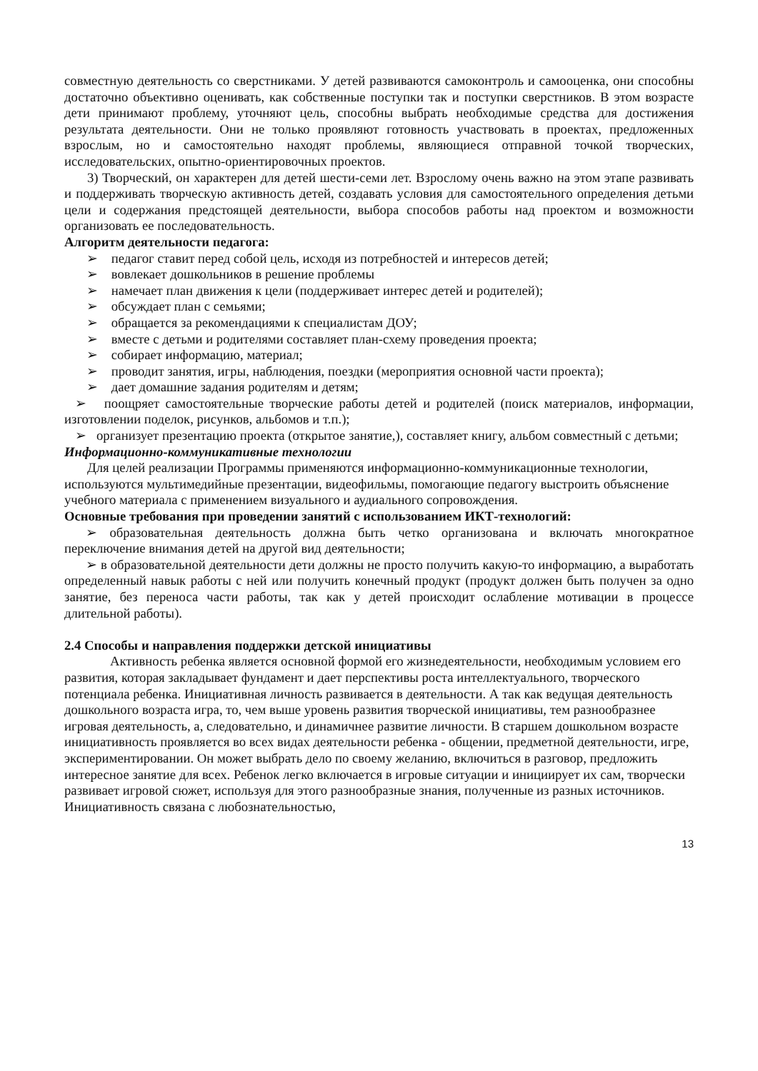совместную деятельность со сверстниками. У детей развиваются самоконтроль и самооценка, они способны достаточно объективно оценивать, как собственные поступки так и поступки сверстников. В этом возрасте дети принимают проблему, уточняют цель, способны выбрать необходимые средства для достижения результата деятельности. Они не только проявляют готовность участвовать в проектах, предложенных взрослым, но и самостоятельно находят проблемы, являющиеся отправной точкой творческих, исследовательских, опытно-ориентировочных проектов.
3) Творческий, он характерен для детей шести-семи лет. Взрослому очень важно на этом этапе развивать и поддерживать творческую активность детей, создавать условия для самостоятельного определения детьми цели и содержания предстоящей деятельности, выбора способов работы над проектом и возможности организовать ее последовательность.
Алгоритм деятельности педагога:
➢ педагог ставит перед собой цель, исходя из потребностей и интересов детей;
➢ вовлекает дошкольников в решение проблемы
➢ намечает план движения к цели (поддерживает интерес детей и родителей);
➢ обсуждает план с семьями;
➢ обращается за рекомендациями к специалистам ДОУ;
➢ вместе с детьми и родителями составляет план-схему проведения проекта;
➢ собирает информацию, материал;
➢ проводит занятия, игры, наблюдения, поездки (мероприятия основной части проекта);
➢ дает домашние задания родителям и детям;
➢ поощряет самостоятельные творческие работы детей и родителей (поиск материалов, информации, изготовлении поделок, рисунков, альбомов и т.п.);
➢ организует презентацию проекта (открытое занятие,), составляет книгу, альбом совместный с детьми;
Информационно-коммуникативные технологии
Для целей реализации Программы применяются информационно-коммуникационные технологии, используются мультимедийные презентации, видеофильмы, помогающие педагогу выстроить объяснение учебного материала с применением визуального и аудиального сопровождения.
Основные требования при проведении занятий с использованием ИКТ-технологий:
➢ образовательная деятельность должна быть четко организована и включать многократное переключение внимания детей на другой вид деятельности;
➢ в образовательной деятельности дети должны не просто получить какую-то информацию, а выработать определенный навык работы с ней или получить конечный продукт (продукт должен быть получен за одно занятие, без переноса части работы, так как у детей происходит ослабление мотивации в процессе длительной работы).
2.4 Способы и направления поддержки детской инициативы
Активность ребенка является основной формой его жизнедеятельности, необходимым условием его развития, которая закладывает фундамент и дает перспективы роста интеллектуального, творческого потенциала ребенка. Инициативная личность развивается в деятельности. А так как ведущая деятельность дошкольного возраста игра, то, чем выше уровень развития творческой инициативы, тем разнообразнее игровая деятельность, а, следовательно, и динамичнее развитие личности. В старшем дошкольном возрасте инициативность проявляется во всех видах деятельности ребенка - общении, предметной деятельности, игре, экспериментировании. Он может выбрать дело по своему желанию, включиться в разговор, предложить интересное занятие для всех. Ребенок легко включается в игровые ситуации и инициирует их сам, творчески развивает игровой сюжет, используя для этого разнообразные знания, полученные из разных источников. Инициативность связана с любознательностью,
13